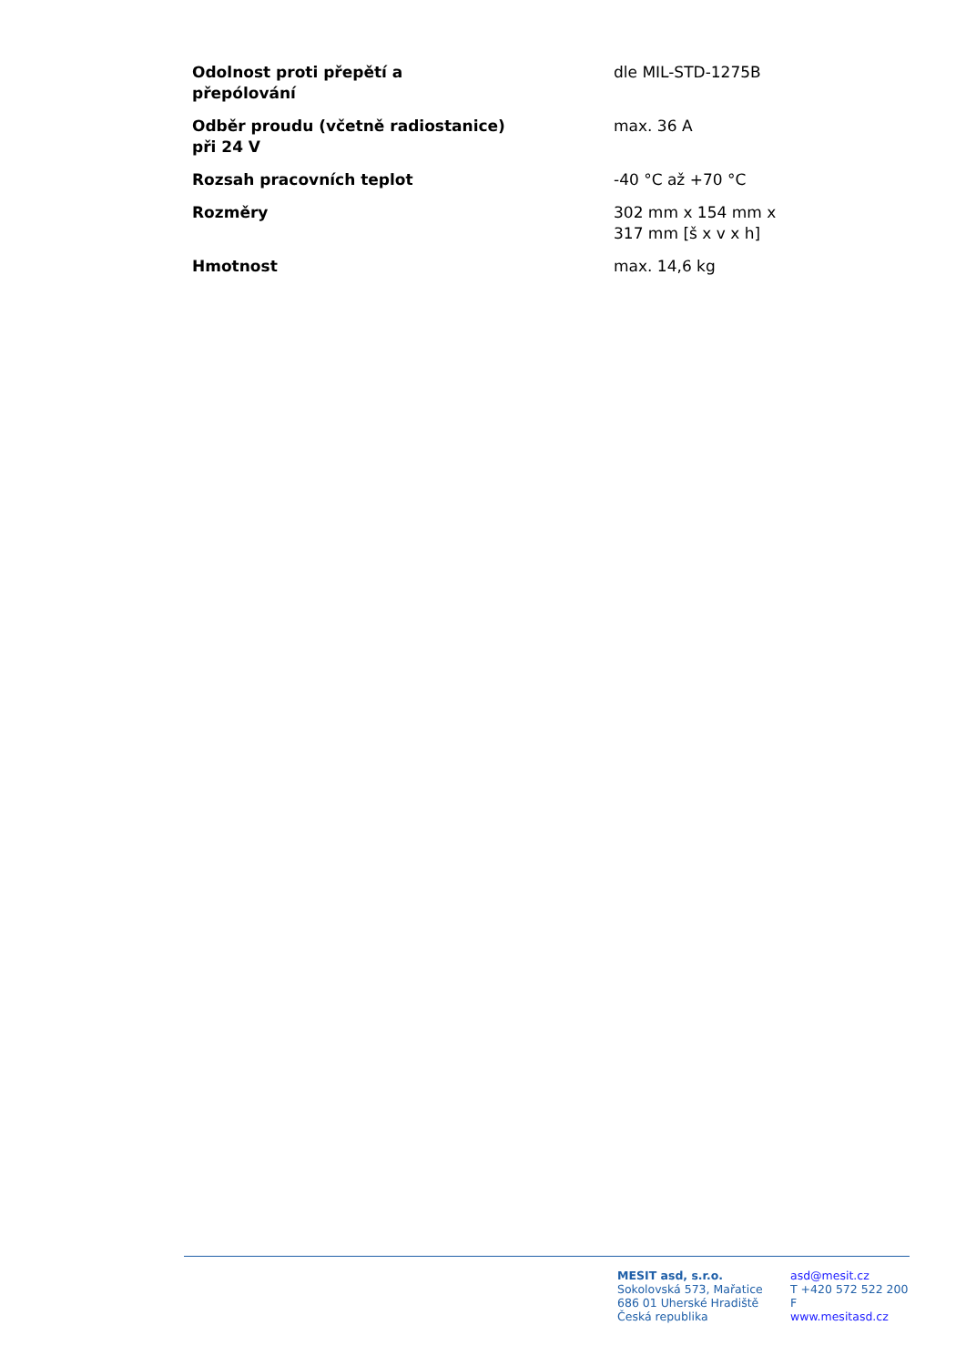| Odolnost proti přepětí a přepólování | dle MIL-STD-1275B |
| Odběr proudu (včetně radiostanice) při 24 V | max. 36 A |
| Rozsah pracovních teplot | -40 °C až +70 °C |
| Rozměry | 302 mm x 154 mm x 317 mm [š x v x h] |
| Hmotnost | max. 14,6 kg |
MESIT asd, s.r.o.
Sokolovská 573, Mařatice
686 01 Uherské Hradiště
Česká republika
asd@mesit.cz
T +420 572 522 200
F
www.mesitasd.cz